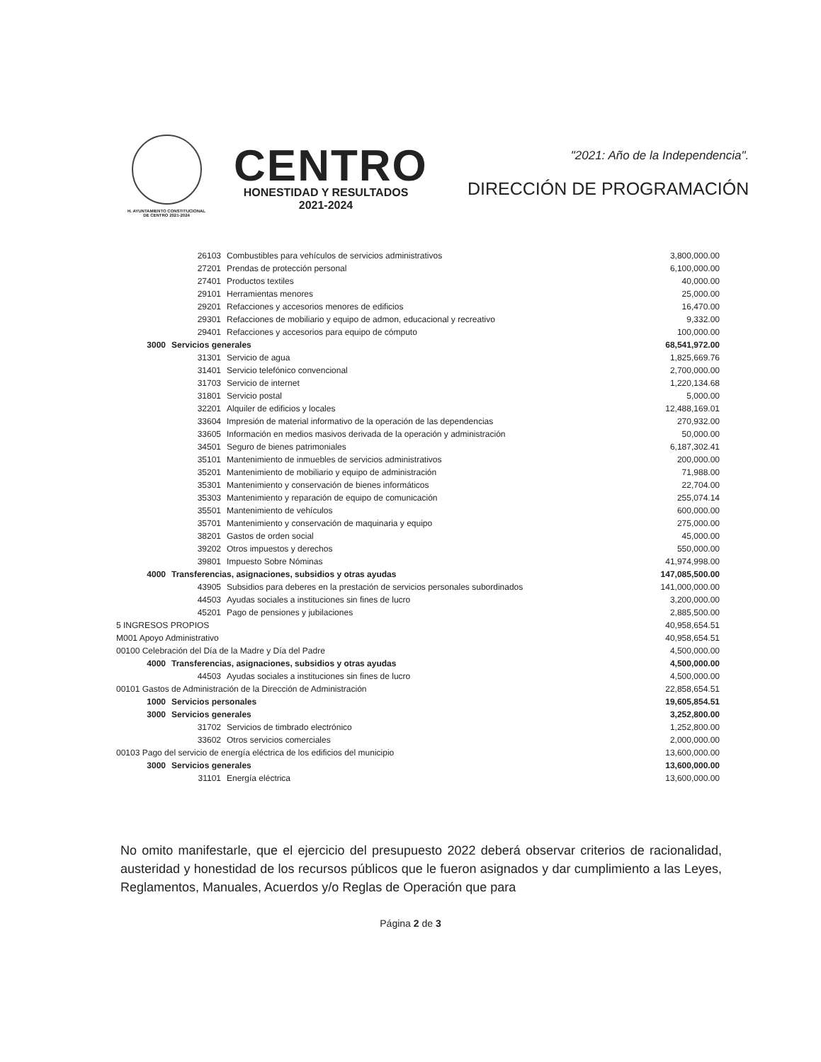H. AYUNTAMIENTO CONSTITUCIONAL
DE CENTRO 2021-2024
CENTRO
HONESTIDAD Y RESULTADOS
2021-2024
"2021: Año de la Independencia".
DIRECCIÓN DE PROGRAMACIÓN
| | 26103 | Combustibles para vehículos de servicios administrativos | 3,800,000.00 |
| | 27201 | Prendas de protección personal | 6,100,000.00 |
| | 27401 | Productos textiles | 40,000.00 |
| | 29101 | Herramientas menores | 25,000.00 |
| | 29201 | Refacciones y accesorios menores de edificios | 16,470.00 |
| | 29301 | Refacciones de mobiliario y equipo de admon, educacional y recreativo | 9,332.00 |
| | 29401 | Refacciones y accesorios para equipo de cómputo | 100,000.00 |
| 3000 | Servicios generales | | 68,541,972.00 |
| | 31301 | Servicio de agua | 1,825,669.76 |
| | 31401 | Servicio telefónico convencional | 2,700,000.00 |
| | 31703 | Servicio de internet | 1,220,134.68 |
| | 31801 | Servicio postal | 5,000.00 |
| | 32201 | Alquiler de edificios y locales | 12,488,169.01 |
| | 33604 | Impresión de material informativo de la operación de las dependencias | 270,932.00 |
| | 33605 | Información en medios masivos derivada de la operación y administración | 50,000.00 |
| | 34501 | Seguro de bienes patrimoniales | 6,187,302.41 |
| | 35101 | Mantenimiento de inmuebles de servicios administrativos | 200,000.00 |
| | 35201 | Mantenimiento de mobiliario y equipo de administración | 71,988.00 |
| | 35301 | Mantenimiento y conservación de bienes informáticos | 22,704.00 |
| | 35303 | Mantenimiento y reparación de equipo de comunicación | 255,074.14 |
| | 35501 | Mantenimiento de vehículos | 600,000.00 |
| | 35701 | Mantenimiento y conservación de maquinaria y equipo | 275,000.00 |
| | 38201 | Gastos de orden social | 45,000.00 |
| | 39202 | Otros impuestos y derechos | 550,000.00 |
| | 39801 | Impuesto Sobre Nóminas | 41,974,998.00 |
| 4000 | Transferencias, asignaciones, subsidios y otras ayudas | | 147,085,500.00 |
| | 43905 | Subsidios para deberes en la prestación de servicios personales subordinados | 141,000,000.00 |
| | 44503 | Ayudas sociales a instituciones sin fines de lucro | 3,200,000.00 |
| | 45201 | Pago de pensiones y jubilaciones | 2,885,500.00 |
| 5 INGRESOS PROPIOS | | | 40,958,654.51 |
| M001 Apoyo Administrativo | | | 40,958,654.51 |
| 00100 Celebración del Día de la Madre y Día del Padre | | | 4,500,000.00 |
| 4000 | Transferencias, asignaciones, subsidios y otras ayudas | | 4,500,000.00 |
| | 44503 | Ayudas sociales a instituciones sin fines de lucro | 4,500,000.00 |
| 00101 Gastos de Administración de la Dirección de Administración | | | 22,858,654.51 |
| 1000 | Servicios personales | | 19,605,854.51 |
| 3000 | Servicios generales | | 3,252,800.00 |
| | 31702 | Servicios de timbrado electrónico | 1,252,800.00 |
| | 33602 | Otros servicios comerciales | 2,000,000.00 |
| 00103 Pago del servicio de energía eléctrica de los edificios del municipio | | | 13,600,000.00 |
| 3000 | Servicios generales | | 13,600,000.00 |
| | 31101 | Energía eléctrica | 13,600,000.00 |
No omito manifestarle, que el ejercicio del presupuesto 2022 deberá observar criterios de racionalidad, austeridad y honestidad de los recursos públicos que le fueron asignados y dar cumplimiento a las Leyes, Reglamentos, Manuales, Acuerdos y/o Reglas de Operación que para
Página 2 de 3